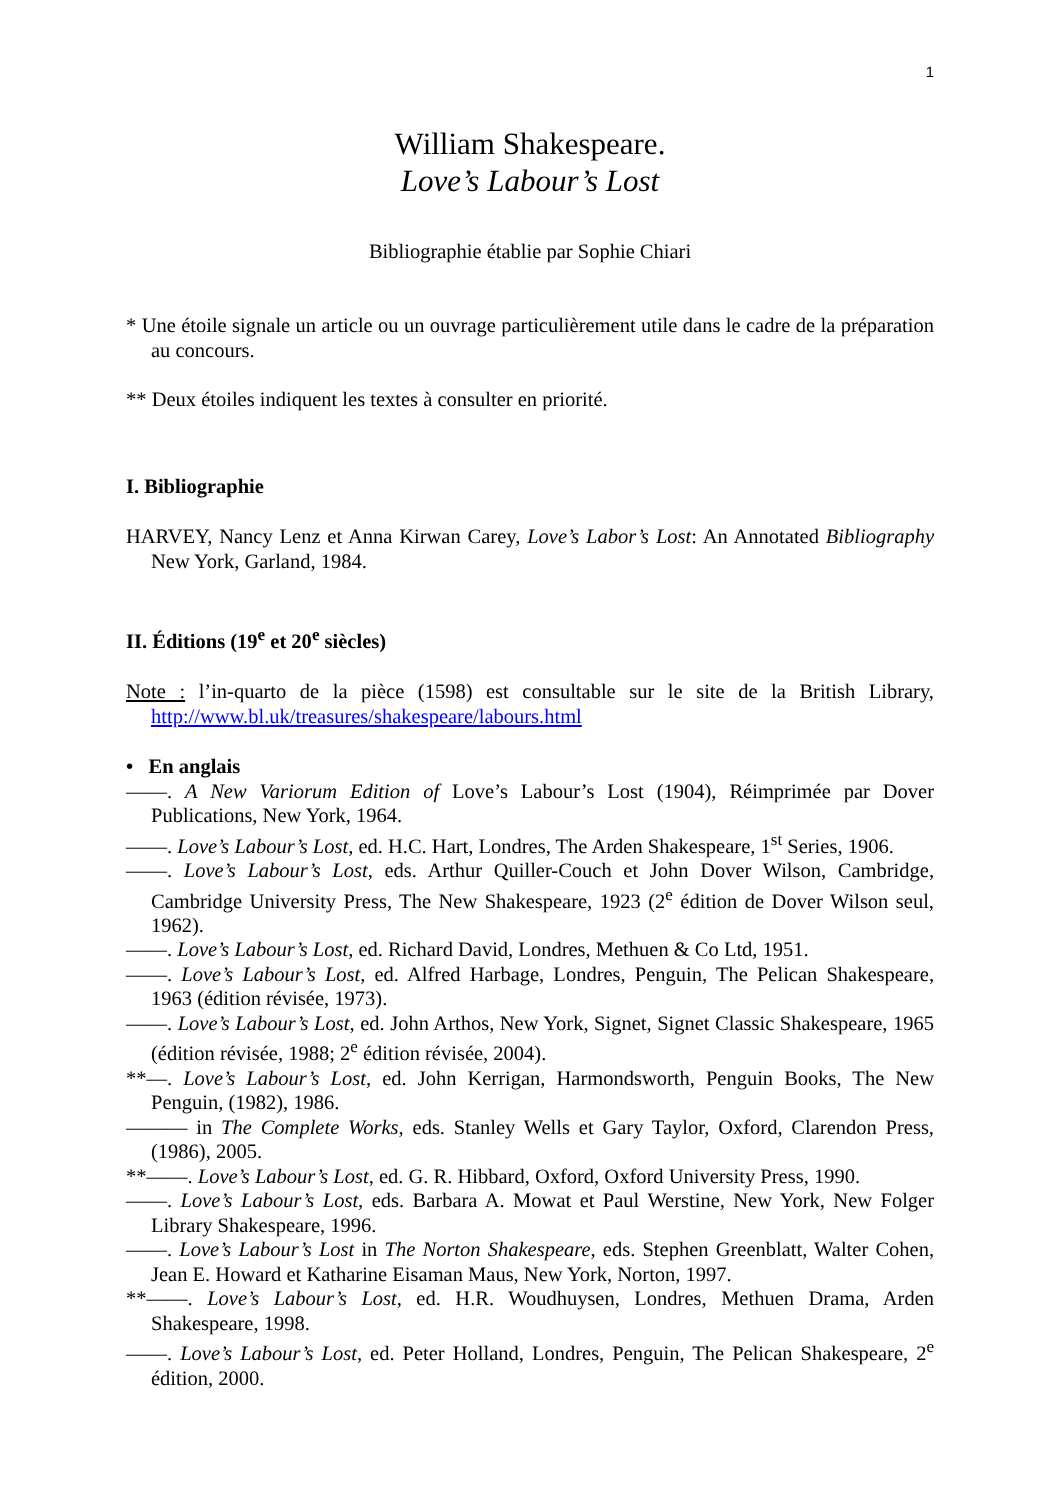1
William Shakespeare.
Love’s Labour’s Lost
Bibliographie établie par Sophie Chiari
* Une étoile signale un article ou un ouvrage particulièrement utile dans le cadre de la préparation au concours.
** Deux étoiles indiquent les textes à consulter en priorité.
I. Bibliographie
HARVEY, Nancy Lenz et Anna Kirwan Carey, Love’s Labor’s Lost: An Annotated Bibliography New York, Garland, 1984.
II. Éditions (19<sup>e</sup> et 20<sup>e</sup> siècles)
Note : l’in-quarto de la pièce (1598) est consultable sur le site de la British Library, http://www.bl.uk/treasures/shakespeare/labours.html
• En anglais
——. A New Variorum Edition of Love’s Labour’s Lost (1904), Réimprimée par Dover Publications, New York, 1964.
——. Love’s Labour’s Lost, ed. H.C. Hart, Londres, The Arden Shakespeare, 1<sup>st</sup> Series, 1906.
——. Love’s Labour’s Lost, eds. Arthur Quiller-Couch et John Dover Wilson, Cambridge, Cambridge University Press, The New Shakespeare, 1923 (2<sup>e</sup> édition de Dover Wilson seul, 1962).
——. Love’s Labour’s Lost, ed. Richard David, Londres, Methuen & Co Ltd, 1951.
——. Love’s Labour’s Lost, ed. Alfred Harbage, Londres, Penguin, The Pelican Shakespeare, 1963 (édition révisée, 1973).
——. Love’s Labour’s Lost, ed. John Arthos, New York, Signet, Signet Classic Shakespeare, 1965 (édition révisée, 1988; 2<sup>e</sup> édition révisée, 2004).
**—. Love’s Labour’s Lost, ed. John Kerrigan, Harmondsworth, Penguin Books, The New Penguin, (1982), 1986.
——— in The Complete Works, eds. Stanley Wells et Gary Taylor, Oxford, Clarendon Press, (1986), 2005.
**——. Love’s Labour’s Lost, ed. G. R. Hibbard, Oxford, Oxford University Press, 1990.
——. Love’s Labour’s Lost, eds. Barbara A. Mowat et Paul Werstine, New York, New Folger Library Shakespeare, 1996.
——. Love’s Labour’s Lost in The Norton Shakespeare, eds. Stephen Greenblatt, Walter Cohen, Jean E. Howard et Katharine Eisaman Maus, New York, Norton, 1997.
**——. Love’s Labour’s Lost, ed. H.R. Woudhuysen, Londres, Methuen Drama, Arden Shakespeare, 1998.
——. Love’s Labour’s Lost, ed. Peter Holland, Londres, Penguin, The Pelican Shakespeare, 2<sup>e</sup> édition, 2000.